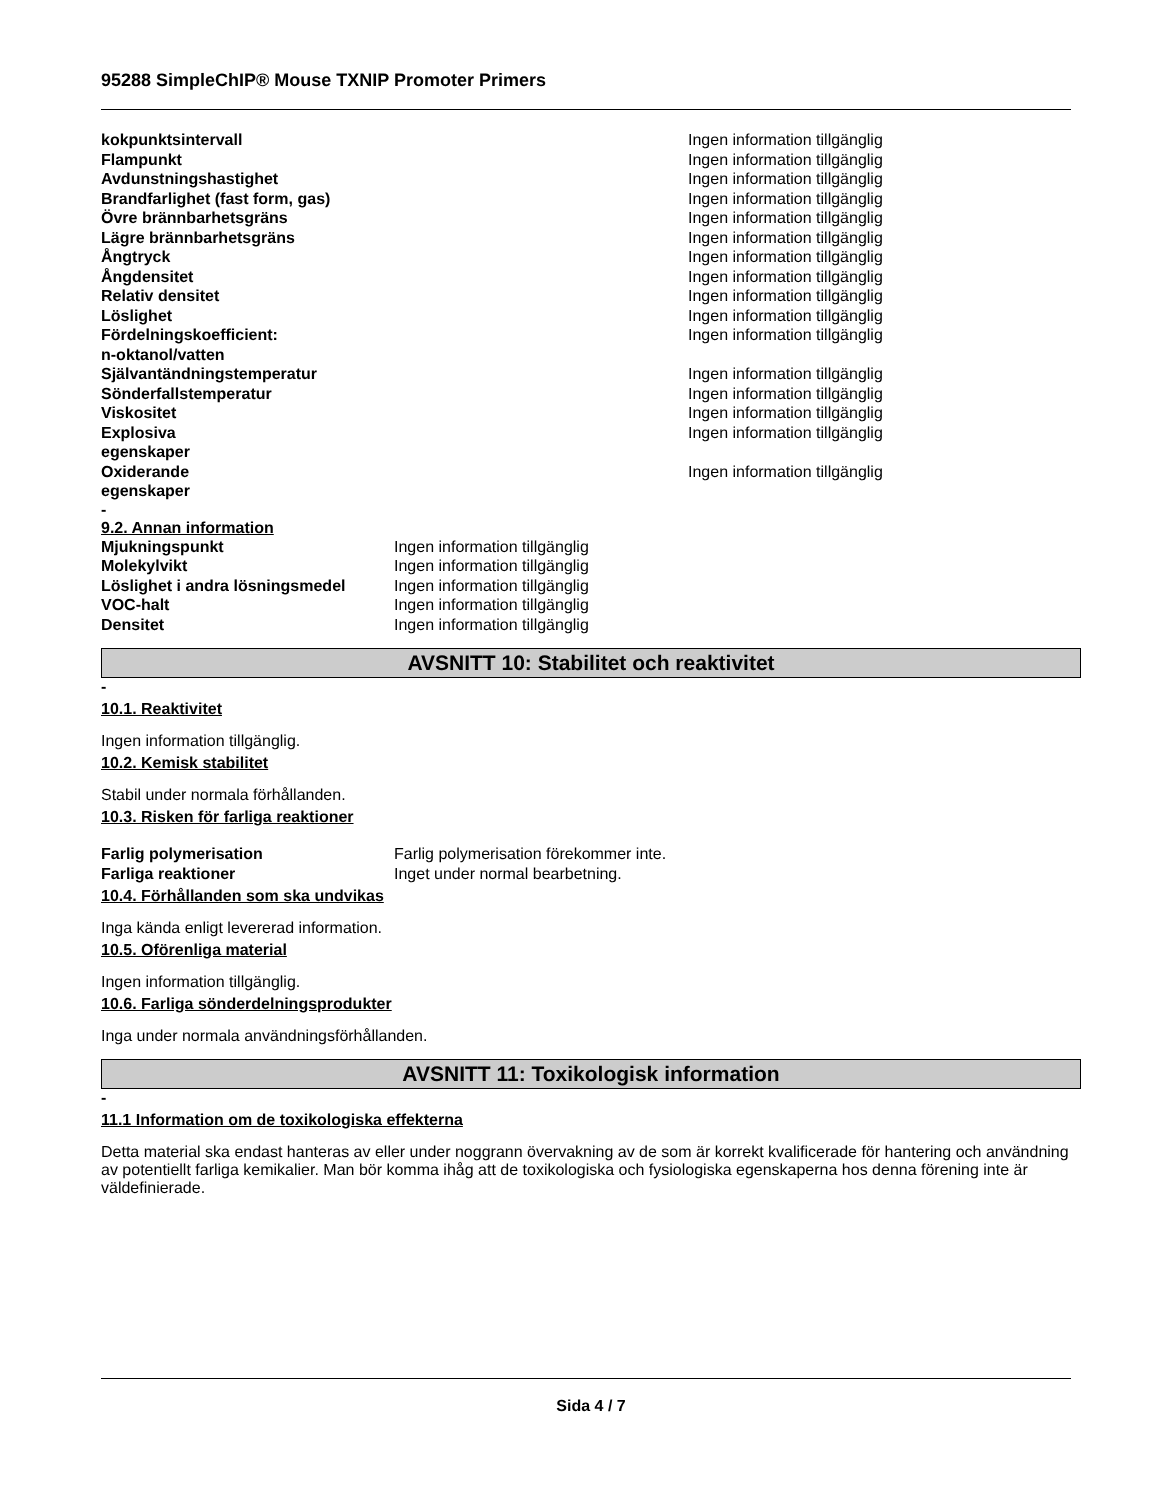95288 SimpleChIP® Mouse TXNIP Promoter Primers
| kokpunktsintervall | Ingen information tillgänglig |
| Flampunkt | Ingen information tillgänglig |
| Avdunstningshastighet | Ingen information tillgänglig |
| Brandfarlighet (fast form, gas) | Ingen information tillgänglig |
| Övre brännbarhetsgräns | Ingen information tillgänglig |
| Lägre brännbarhetsgräns | Ingen information tillgänglig |
| Ångtryck | Ingen information tillgänglig |
| Ångdensitet | Ingen information tillgänglig |
| Relativ densitet | Ingen information tillgänglig |
| Löslighet | Ingen information tillgänglig |
| Fördelningskoefficient: n-oktanol/vatten | Ingen information tillgänglig |
| Självantändningstemperatur | Ingen information tillgänglig |
| Sönderfallstemperatur | Ingen information tillgänglig |
| Viskositet | Ingen information tillgänglig |
| Explosiva egenskaper | Ingen information tillgänglig |
| Oxiderande egenskaper | Ingen information tillgänglig |
-
9.2. Annan information
| Mjukningspunkt | Ingen information tillgänglig |
| Molekylvikt | Ingen information tillgänglig |
| Löslighet i andra lösningsmedel | Ingen information tillgänglig |
| VOC-halt | Ingen information tillgänglig |
| Densitet | Ingen information tillgänglig |
AVSNITT 10: Stabilitet och reaktivitet
-
10.1. Reaktivitet
Ingen information tillgänglig.
10.2. Kemisk stabilitet
Stabil under normala förhållanden.
10.3. Risken för farliga reaktioner
| Farlig polymerisation | Farlig polymerisation förekommer inte. |
| Farliga reaktioner | Inget under normal bearbetning. |
10.4. Förhållanden som ska undvikas
Inga kända enligt levererad information.
10.5. Oförenliga material
Ingen information tillgänglig.
10.6. Farliga sönderdelningsprodukter
Inga under normala användningsförhållanden.
AVSNITT 11: Toxikologisk information
-
11.1 Information om de toxikologiska effekterna
Detta material ska endast hanteras av eller under noggrann övervakning av de som är korrekt kvalificerade för hantering och användning av potentiellt farliga kemikalier. Man bör komma ihåg att de toxikologiska och fysiologiska egenskaperna hos denna förening inte är väldefinierade.
Sida 4 / 7